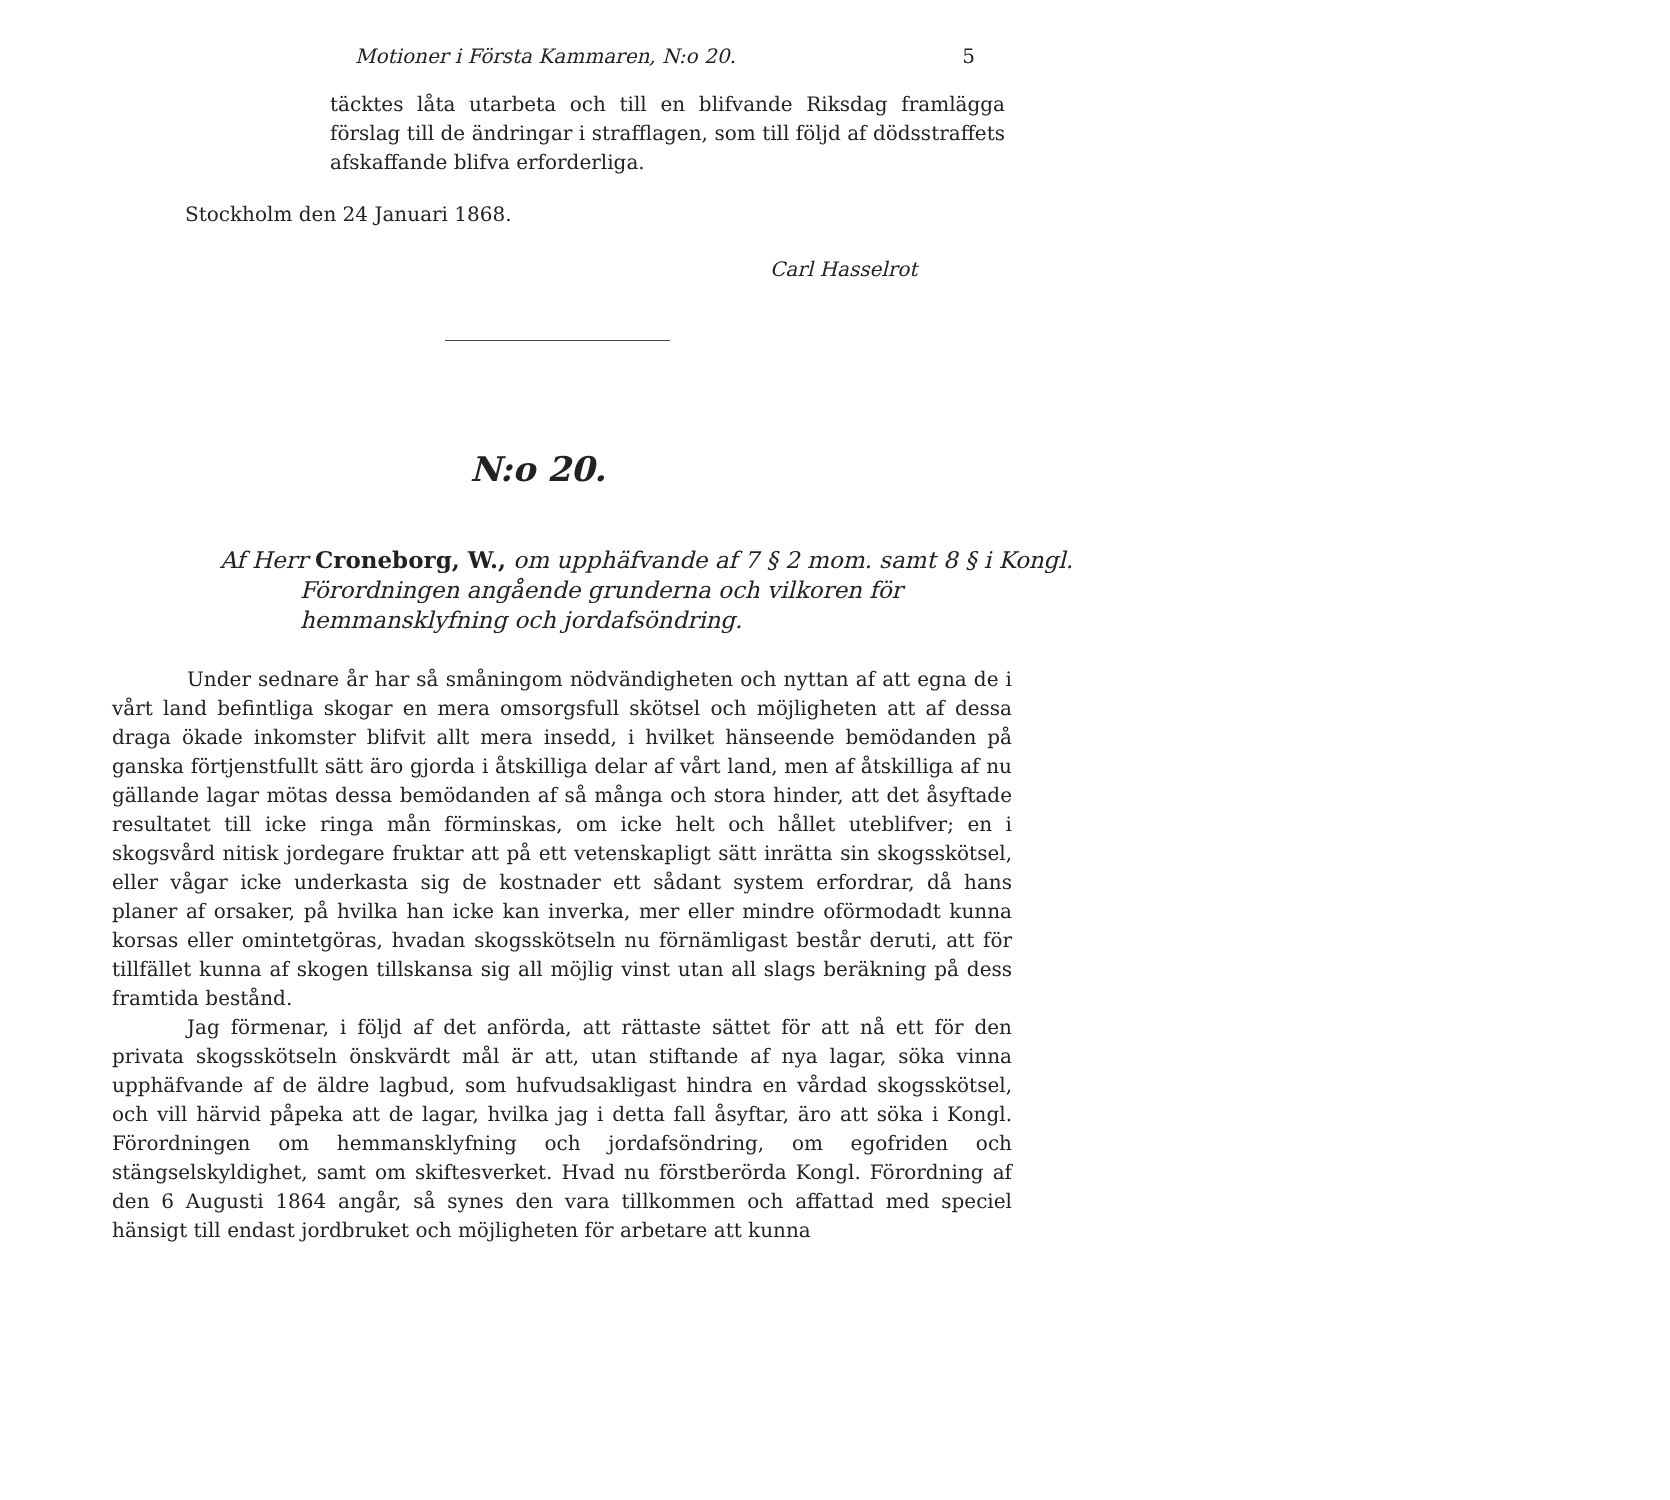Motioner i Första Kammaren, N:o 20. 5
täcktes låta utarbeta och till en blifvande Riksdag framlägga förslag till de ändringar i strafflagen, som till följd af dödsstraffets afskaffande blifva erforderliga.
Stockholm den 24 Januari 1868.
Carl Hasselrot
N:o 20.
Af Herr Croneborg, W., om upphäfvande af 7 § 2 mom. samt 8 § i Kongl. Förordningen angående grunderna och vilkoren för hemmansklyfning och jordafsöndring.
Under sednare år har så småningom nödvändigheten och nyttan af att egna de i vårt land befintliga skogar en mera omsorgsfull skötsel och möjligheten att af dessa draga ökade inkomster blifvit allt mera insedd, i hvilket hänseende bemödanden på ganska förtjenstfullt sätt äro gjorda i åtskilliga delar af vårt land, men af åtskilliga af nu gällande lagar mötas dessa bemödanden af så många och stora hinder, att det åsyftade resultatet till icke ringa mån förminskas, om icke helt och hållet uteblifver; en i skogsvård nitisk jordegare fruktar att på ett vetenskapligt sätt inrätta sin skogsskötsel, eller vågar icke underkasta sig de kostnader ett sådant system erfordrar, då hans planer af orsaker, på hvilka han icke kan inverka, mer eller mindre oförmodadt kunna korsas eller omintetgöras, hvadan skogsskötseln nu förnämligast består deruti, att för tillfället kunna af skogen tillskansa sig all möjlig vinst utan all slags beräkning på dess framtida bestånd.
Jag förmenar, i följd af det anförda, att rättaste sättet för att nå ett för den privata skogsskötseln önskvärdt mål är att, utan stiftande af nya lagar, söka vinna upphäfvande af de äldre lagbud, som hufvudsakligast hindra en vårdad skogsskötsel, och vill härvid påpeka att de lagar, hvilka jag i detta fall åsyftar, äro att söka i Kongl. Förordningen om hemmansklyfning och jordafsöndring, om egofriden och stängselskyldighet, samt om skiftesverket. Hvad nu förstberörda Kongl. Förordning af den 6 Augusti 1864 angår, så synes den vara tillkommen och affattad med speciel hänsigt till endast jordbruket och möjligheten för arbetare att kunna